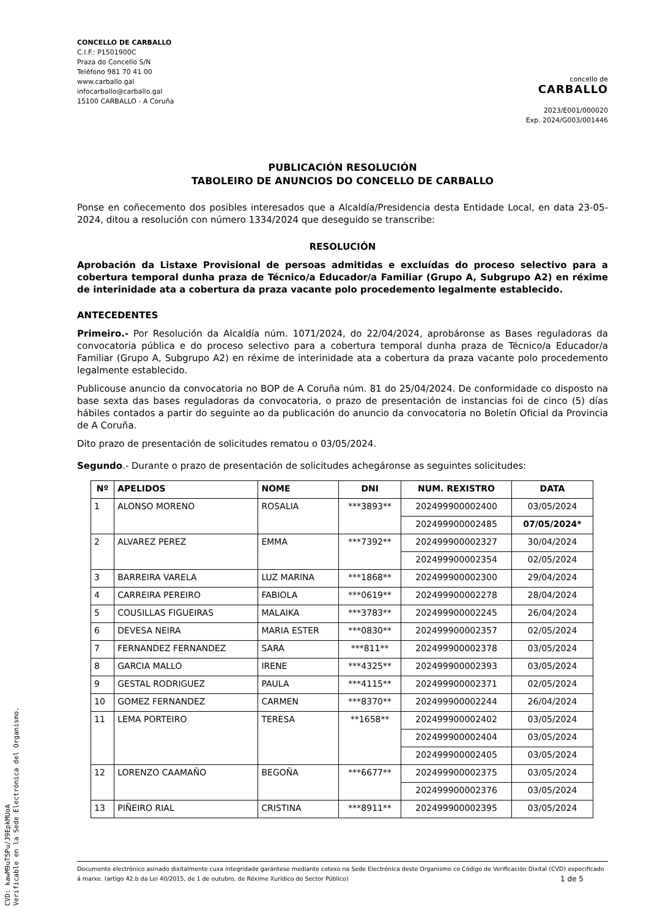CONCELLO DE CARBALLO
C.I.F.: P1501900C
Praza do Concello S/N
Teléfono 981 70 41 00
www.carballo.gal
infocarballo@carballo.gal
15100 CARBALLO - A Coruña
concello de
CARBALLO
2023/E001/000020
Exp. 2024/G003/001446
PUBLICACIÓN RESOLUCIÓN
TABOLEIRO DE ANUNCIOS DO CONCELLO DE CARBALLO
Ponse en coñecemento dos posibles interesados que a Alcaldía/Presidencia desta Entidade Local, en data 23-05-2024, ditou a resolución con número 1334/2024 que deseguido se transcribe:
RESOLUCIÓN
Aprobación da Listaxe Provisional de persoas admitidas e excluídas do proceso selectivo para a cobertura temporal dunha praza de Técnico/a Educador/a Familiar (Grupo A, Subgrupo A2) en réxime de interinidade ata a cobertura da praza vacante polo procedemento legalmente establecido.
ANTECEDENTES
Primeiro.- Por Resolución da Alcaldía núm. 1071/2024, do 22/04/2024, aprobáronse as Bases reguladoras da convocatoria pública e do proceso selectivo para a cobertura temporal dunha praza de Técnico/a Educador/a Familiar (Grupo A, Subgrupo A2) en réxime de interinidade ata a cobertura da praza vacante polo procedemento legalmente establecido.
Publicouse anuncio da convocatoria no BOP de A Coruña núm. 81 do 25/04/2024. De conformidade co disposto na base sexta das bases reguladoras da convocatoria, o prazo de presentación de instancias foi de cinco (5) días hábiles contados a partir do seguinte ao da publicación do anuncio da convocatoria no Boletín Oficial da Provincia de A Coruña.
Dito prazo de presentación de solicitudes rematou o 03/05/2024.
Segundo.- Durante o prazo de presentación de solicitudes achegáronse as seguintes solicitudes:
| Nº | APELIDOS | NOME | DNI | NUM. REXISTRO | DATA |
| --- | --- | --- | --- | --- | --- |
| 1 | ALONSO MORENO | ROSALIA | ***3893** | 202499900002400 | 03/05/2024 |
| | | | | 202499900002485 | 07/05/2024* |
| 2 | ALVAREZ PEREZ | EMMA | ***7392** | 202499900002327 | 30/04/2024 |
| | | | | 202499900002354 | 02/05/2024 |
| 3 | BARREIRA VARELA | LUZ MARINA | ***1868** | 202499900002300 | 29/04/2024 |
| 4 | CARREIRA PEREIRO | FABIOLA | ***0619** | 202499900002278 | 28/04/2024 |
| 5 | COUSILLAS FIGUEIRAS | MALAIKA | ***3783** | 202499900002245 | 26/04/2024 |
| 6 | DEVESA NEIRA | MARIA ESTER | ***0830** | 202499900002357 | 02/05/2024 |
| 7 | FERNANDEZ FERNANDEZ | SARA | ***811** | 202499900002378 | 03/05/2024 |
| 8 | GARCIA MALLO | IRENE | ***4325** | 202499900002393 | 03/05/2024 |
| 9 | GESTAL RODRIGUEZ | PAULA | ***4115** | 202499900002371 | 02/05/2024 |
| 10 | GOMEZ FERNANDEZ | CARMEN | ***8370** | 202499900002244 | 26/04/2024 |
| 11 | LEMA PORTEIRO | TERESA | **1658** | 202499900002402 | 03/05/2024 |
| | | | | 202499900002404 | 03/05/2024 |
| | | | | 202499900002405 | 03/05/2024 |
| 12 | LORENZO CAAMAÑO | BEGOÑA | ***6677** | 202499900002375 | 03/05/2024 |
| | | | | 202499900002376 | 03/05/2024 |
| 13 | PIÑEIRO RIAL | CRISTINA | ***8911** | 202499900002395 | 03/05/2024 |
Documento electrónico asinado dixitalmente cuxa integridade garántese mediante cotexo na Sede Electrónica deste Organismo co Código de Verificación Dixital (CVD) especificado á marxe. (artigo 42.b da Lei 40/2015, de 1 de outubro, de Réxime Xurídico do Sector Público) 1 de 5
CVD: kawM9uT5Pu/J9EpkMUoA
Verificable en la Sede Electrónica del Organismo.